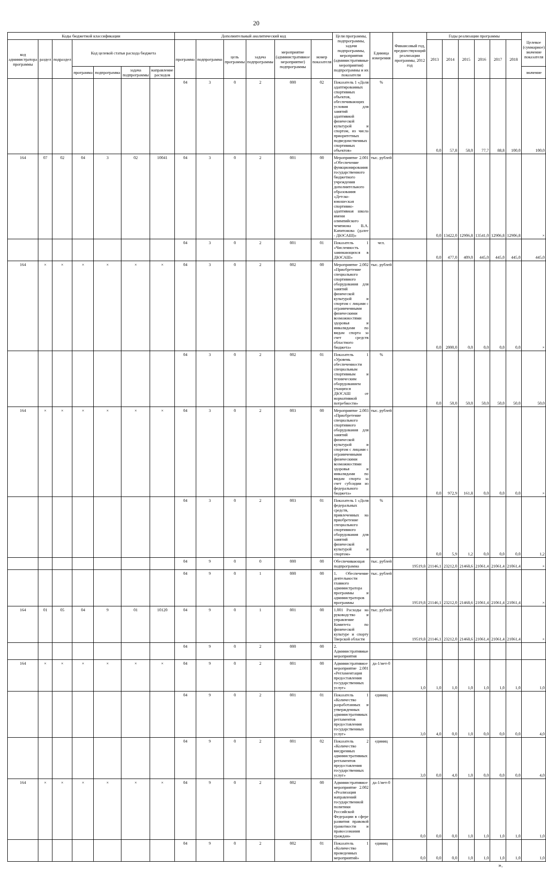20
| Коды бюджетной классификации | | | | | | | Дополнительный аналитический код | | | | | | Цели программы, подпрограммы, задачи подпрограммы, мероприятия (административные мероприятия) подпрограммы и их показатели | Единица измерения | Финансовый год, предшествующий реализации программы, 2012 год | Годы реализации программы | | | | | | Целевое (суммарное) значение показателя |
| --- | --- | --- | --- | --- | --- | --- | --- | --- | --- | --- | --- | --- | --- | --- | --- | --- | --- | --- | --- | --- | --- | --- |
| код администратора программы | раздел | подраздел | Код целевой статьи расхода бюджета | | | | программа | подпрограмма | цель программы | задача подпрограммы | мероприятие (административное мероприятие) подпрограммы | номер показателя | | | | 2013 | 2014 | 2015 | 2016 | 2017 | 2018 | |
| | | | программа | подпрограмма | задача подпрограммы | направление расходов | | | | | | | | | | | | | | | | значение |
| | | | | | | | 04 | 3 | 0 | 2 | 000 | 02 | Показатель 1 «Доля адаптированных спортивных объектов, обеспечивающих условия для занятий адаптивной физической культурой и спортом, из числа приоритетных подведомственных спортивных объектов» | % | | 0,0 | 57,8 | 58,0 | 77,7 | 88,8 | 100,0 | 100,0 |
| 164 | 07 | 02 | 04 | 3 | 02 | 10041 | 04 | 3 | 0 | 2 | 001 | 00 | Мероприятие 2.001 «Обеспечение функционирования государственного бюджетного учреждения дополнительного образования «Детско-юношеская спортивно-адаптивная школа имени олимпийского чемпиона В.А. Капитонова (далее - ДЮСАШ)» | тыс. рублей | | 0,0 | 13422,0 | 12906,8 | 13541,0 | 12906,8 | 12906,8 | × |
| | | | | | | | 04 | 3 | 0 | 2 | 001 | 01 | Показатель 1 «Численность занимающихся в ДЮСАШ» | чел. | | 0,0 | 477,0 | 409,0 | 445,0 | 445,0 | 445,0 | 445,0 |
| 164 | × | × | × | × | × | × | 04 | 3 | 0 | 2 | 002 | 00 | Мероприятие 2.002 «Приобретение специального спортивного оборудования для занятий физической культурой и спортом с лицами с ограниченными физическими возможностями здоровья и инвалидами по видам спорта за счет средств областного бюджета» | тыс. рублей | | 0,0 | 2000,0 | 0,0 | 0,0 | 0,0 | 0,0 | × |
| | | | | | | | 04 | 3 | 0 | 2 | 002 | 01 | Показатель 1 «Уровень обеспеченности специальным спортивным и техническим оборудованием учащихся ДЮСАШ от нормативной потребности» | % | | 0,0 | 50,0 | 50,0 | 50,0 | 50,0 | 50,0 | 50,0 |
| 164 | × | × | × | × | × | × | 04 | 3 | 0 | 2 | 003 | 00 | Мероприятие 2.003 «Приобретение специального спортивного оборудования для занятий физической культурой и спортом с лицами с ограниченными физическими возможностями здоровья и инвалидами по видам спорта за счет субсидии из федерального бюджета» | тыс. рублей | | 0,0 | 972,9 | 161,8 | 0,0 | 0,0 | 0,0 | × |
| | | | | | | | 04 | 3 | 0 | 2 | 003 | 01 | Показатель 1 «Доля федеральных средств, привлеченных на приобретение специального спортивного оборудования для занятий физической культурой и спортом» | % | | 0,0 | 5,9 | 1,2 | 0,0 | 0,0 | 0,0 | 1,2 |
| | | | | | | | 04 | 9 | 0 | 0 | 000 | 00 | Обеспечивающая подпрограмма | тыс. рублей | 19519,8 | 21146,1 | 23212,0 | 21468,6 | 21061,4 | 21061,4 | 21061,4 | × |
| | | | | | | | 04 | 9 | 0 | 1 | 000 | 00 | 1. Обеспечение деятельности главного администратора программы и администраторов программы | тыс. рублей | 19519,8 | 21146,1 | 23212,0 | 21468,6 | 21061,4 | 21061,4 | 21061,4 | × |
| 164 | 01 | 05 | 04 | 9 | 01 | 10120 | 04 | 9 | 0 | 1 | 001 | 00 | 1.001 Расходы на руководство и управление Комитета по физической культуре и спорту Тверской области | тыс. рублей | 19519,8 | 21146,1 | 23212,0 | 21468,6 | 21061,4 | 21061,4 | 21061,4 | × |
| | | | | | | | 04 | 9 | 0 | 2 | 000 | 00 | 2. Административные мероприятия | | | | | | | | | |
| 164 | × | × | × | × | × | × | 04 | 9 | 0 | 2 | 001 | 00 | Административное мероприятие 2.001 «Регламентация предоставления государственных услуг» | да-1/нет-0 | 1,0 | 1,0 | 1,0 | 1,0 | 1,0 | 1,0 | 1,0 | 1,0 |
| | | | | | | | 04 | 9 | 0 | 2 | 001 | 01 | Показатель 1 «Количество разработанных и утвержденных административных регламентов предоставления государственных услуг» | единиц | 3,0 | 4,0 | 0,0 | 1,0 | 0,0 | 0,0 | 0,0 | 4,0 |
| | | | | | | | 04 | 9 | 0 | 2 | 001 | 02 | Показатель 2 «Количество внедренных административных регламентов предоставления государственных услуг» | единиц | 3,0 | 0,0 | 4,0 | 1,0 | 0,0 | 0,0 | 0,0 | 4,0 |
| 164 | × | × | × | × | × | × | 04 | 9 | 0 | 2 | 002 | 00 | Административное мероприятие 2.002 «Реализация направлений государственной политики Российской Федерации в сфере развития правовой грамотности и правосознания граждан» | да-1/нет-0 | 0,0 | 0,0 | 0,0 | 1,0 | 1,0 | 1,0 | 1,0 | 1,0 |
| | | | | | | | 04 | 9 | 0 | 2 | 002 | 01 | Показатель 1 «Количество проведенных мероприятий» | единиц | 0,0 | 0,0 | 0,0 | 1,0 | 1,0 | 1,0 | 1,0 | 1,0 |
».